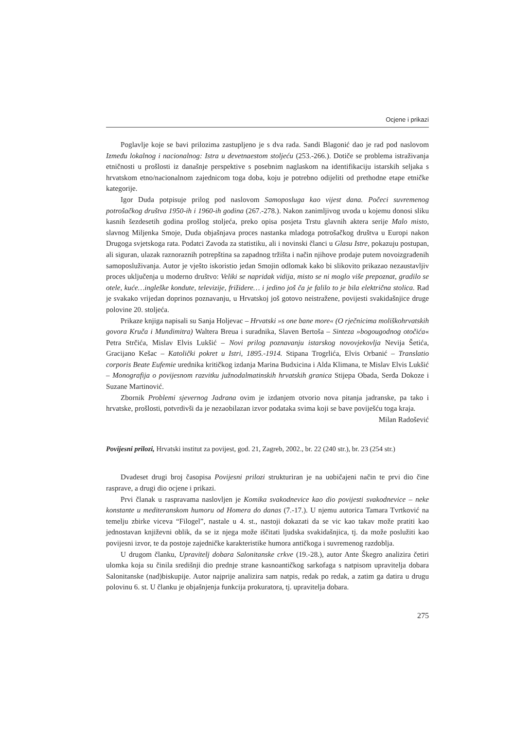Ocjene i prikazi
Poglavlje koje se bavi prilozima zastupljeno je s dva rada. Sandi Blagonić dao je rad pod naslovom Između lokalnog i nacionalnog: Istra u devetnaestom stoljeću (253.-266.). Dotiče se problema istraživanja etničnosti u prošlosti iz današnje perspektive s posebnim naglaskom na identifikaciju istarskih seljaka s hrvatskom etno/nacionalnom zajednicom toga doba, koju je potrebno odijeliti od prethodne etape etničke kategorije.
Igor Duda potpisuje prilog pod naslovom Samoposluga kao vijest dana. Počeci suvremenog potrošačkog društva 1950-ih i 1960-ih godina (267.-278.). Nakon zanimljivog uvoda u kojemu donosi sliku kasnih šezdesetih godina prošlog stoljeća, preko opisa posjeta Trstu glavnih aktera serije Malo misto, slavnog Miljenka Smoje, Duda objašnjava proces nastanka mladoga potrošačkog društva u Europi nakon Drugoga svjetskoga rata. Podatci Zavoda za statistiku, ali i novinski članci u Glasu Istre, pokazuju postupan, ali siguran, ulazak raznoraznih potrepština sa zapadnog tržišta i način njihove prodaje putem novoizgrađenih samoposluživanja. Autor je vješto iskoristio jedan Smojin odlomak kako bi slikovito prikazao nezaustavljiv proces uključenja u moderno društvo: Veliki se napridak vidija, misto se ni moglo više prepoznat, gradilo se otele, kuće…ingleške kondute, televizije, frižidere… i jedino još ča je falilo to je bila električna stolica. Rad je svakako vrijedan doprinos poznavanju, u Hrvatskoj još gotovo neistražene, povijesti svakidašnjice druge polovine 20. stoljeća.
Prikaze knjiga napisali su Sanja Holjevac – Hrvatski »s one bane more« (O rječnicima moliškohrvatskih govora Kruča i Mundimitra) Waltera Breua i suradnika, Slaven Bertoša – Sinteza »bogougodnog otočića« Petra Strčića, Mislav Elvis Lukšić – Novi prilog poznavanju istarskog novovjekovlja Nevija Šetića, Gracijano Kešac – Katolički pokret u Istri, 1895.-1914. Stipana Trogrlića, Elvis Orbanić – Translatio corporis Beate Eufemie urednika kritičkog izdanja Marina Budxicina i Alda Klimana, te Mislav Elvis Lukšić – Monografija o povijesnom razvitku južnodalmatinskih hrvatskih granica Stijepa Obada, Serđa Dokoze i Suzane Martinović.
Zbornik Problemi sjevernog Jadrana ovim je izdanjem otvorio nova pitanja jadranske, pa tako i hrvatske, prošlosti, potvrdivši da je nezaobilazan izvor podataka svima koji se bave poviješću toga kraja.
Milan Radošević
Povijesni prilozi, Hrvatski institut za povijest, god. 21, Zagreb, 2002., br. 22 (240 str.), br. 23 (254 str.)
Dvadeset drugi broj časopisa Povijesni prilozi strukturiran je na uobičajeni način te prvi dio čine rasprave, a drugi dio ocjene i prikazi.
Prvi članak u raspravama naslovljen je Komika svakodnevice kao dio povijesti svakodnevice – neke konstante u mediteranskom humoru od Homera do danas (7.-17.). U njemu autorica Tamara Tvrtković na temelju zbirke viceva “Filogel”, nastale u 4. st., nastoji dokazati da se vic kao takav može pratiti kao jednostavan književni oblik, da se iz njega može iščitati ljudska svakidašnjica, tj. da može poslužiti kao povijesni izvor, te da postoje zajedničke karakteristike humora antičkoga i suvremenog razdoblja.
U drugom članku, Upravitelj dobara Salonitanske crkve (19.-28.), autor Ante Škegro analizira četiri ulomka koja su činila središnji dio prednje strane kasnoantičkog sarkofaga s natpisom upravitelja dobara Salonitanske (nad)biskupije. Autor najprije analizira sam natpis, redak po redak, a zatim ga datira u drugu polovinu 6. st. U članku je objašnjenja funkcija prokuratora, tj. upravitelja dobara.
275